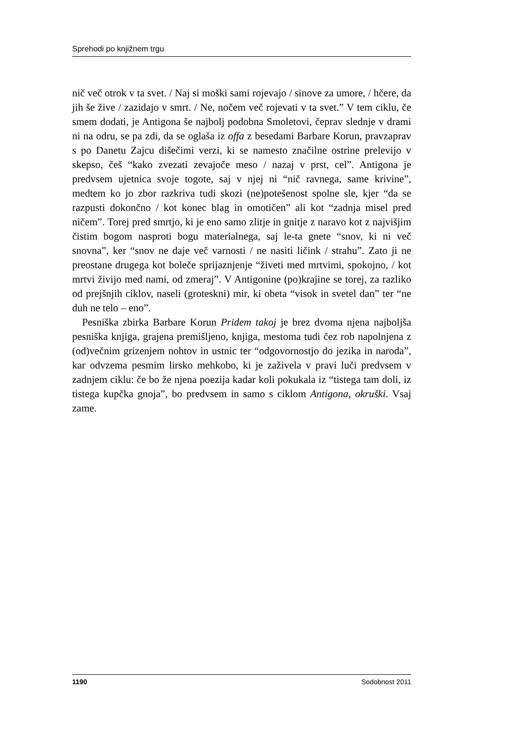Sprehodi po knjižnem trgu
nič več otrok v ta svet. / Naj si moški sami rojevajo / sinove za umore, / hčere, da jih še žive / zazidajo v smrt. / Ne, nočem več rojevati v ta svet.” V tem ciklu, če smem dodati, je Antigona še najbolj podobna Smoletovi, čeprav slednje v drami ni na odru, se pa zdi, da se oglaša iz offa z besedami Barbare Korun, pravzaprav s po Danetu Zajcu dišečimi verzi, ki se namesto značilne ostrine prelevijo v skepso, češ “kako zvezati zevajoče meso / nazaj v prst, cel”. Antigona je predvsem ujetnica svoje togote, saj v njej ni “nič ravnega, same krivine”, medtem ko jo zbor razkriva tudi skozi (ne)potešenost spolne sle, kjer “da se razpusti dokončno / kot konec blag in omotičen” ali kot “zadnja misel pred ničem”. Torej pred smrtjo, ki je eno samo zlitje in gnitje z naravo kot z najvišjim čistim bogom nasproti bogu materialnega, saj le-ta gnete “snov, ki ni več snovna”, ker “snov ne daje več varnosti / ne nasiti ličink / strahu”. Zato ji ne preostane drugega kot boleče sprijaznjenje “živeti med mrtvimi, spokojno, / kot mrtvi živijo med nami, od zmeraj”. V Antigonine (po)krajine se torej, za razliko od prejšnjih ciklov, naseli (groteskni) mir, ki obeta “visok in svetel dan” ter “ne duh ne telo – eno”.
Pesniška zbirka Barbare Korun Pridem takoj je brez dvoma njena najboljša pesniška knjiga, grajena premišljeno, knjiga, mestoma tudi čez rob napolnjena z (od)večnim grizenjem nohtov in ustnic ter “odgovornostjo do jezika in naroda”, kar odvzema pesmim lirsko mehkobo, ki je zaživela v pravi luči predvsem v zadnjem ciklu: če bo že njena poezija kadar koli pokukala iz “tistega tam doli, iz tistega kupčka gnoja”, bo predvsem in samo s ciklom Antigona, okruški. Vsaj zame.
1190 Sodobnost 2011